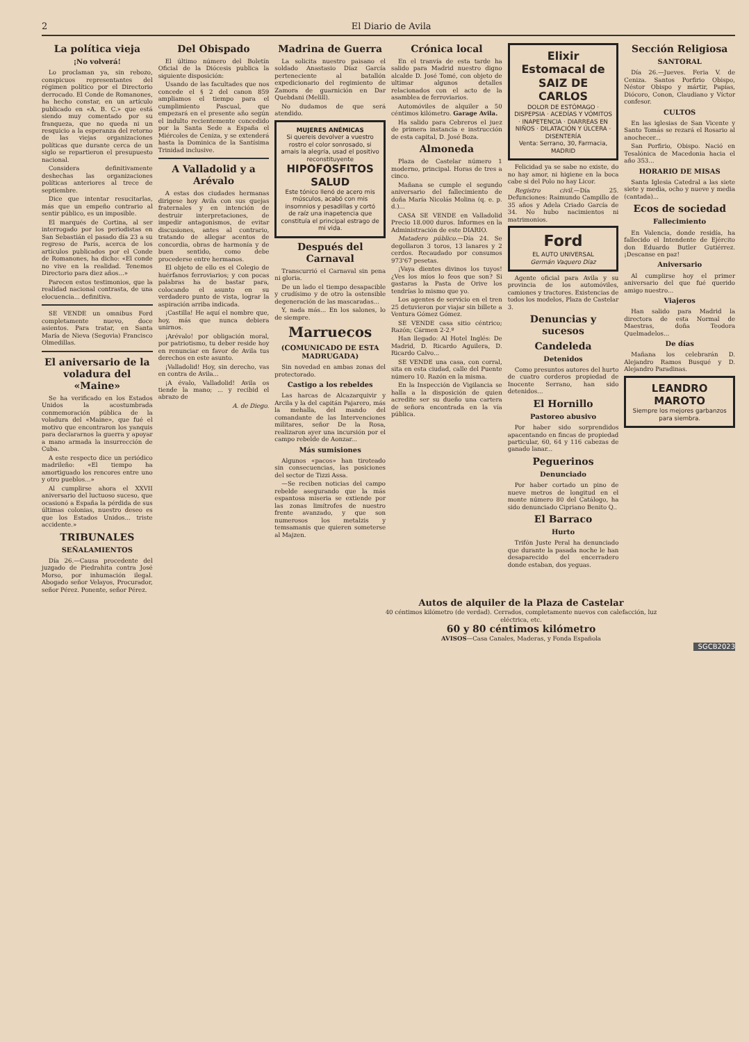2 El Diario de Avila
La política vieja
¡No volverá!
Lo proclaman ya, sin rebozo, conspicuos representantes del régimen político por el Directorio derrocado. El Conde de Romanones, ha hecho constar, en un artículo publicado en «A. B. C.» que está siendo muy comentado por su franqueza, que no queda ni un resquicio a la esperanza del retorno de las viejas organizaciones políticas que durante cerca de un siglo se repartieron el presupuesto nacional.
Considera definitivamente deshechas las organizaciones políticas anteriores al trece de septiembre.
Dice que intentar resucitarlas, más que un empeño contrario al sentir público, es un imposible.
El marqués de Cortina, al ser interrogado por los periodistas en San Sebastián el pasado día 23 a su regreso de París, acerca de los artículos publicados por el Conde de Romanones, ha dicho: «El conde no vive en la realidad. Tenemos Directorio para diez años...»
Parecen estos testimonios, que la realidad nacional contrasta, de una elocuencia... definitiva.
SE VENDE un omnibus Ford completamente nuevo, doce asientos. Para tratar, en Santa María de Nieva (Segovia) Francisco Olmedillas.
El aniversario de la voladura del «Maine»
Se ha verificado en los Estados Unidos la acostumbrada conmemoración pública de la voladura del «Maine», que fué el motivo que encontraron los yanquis para declararnos la guerra y apoyar a mano armada la insurrección de Cuba.
A este respecto dice un periódico madrileño: «El tiempo ha amortiguado los rencores entre uno y otro pueblos...»
Al cumplirse ahora el XXVII aniversario del luctuoso suceso, que ocasionó a España la pérdida de sus últimas colonias, nuestro deseo es que los Estados Unidos... triste accidente.»
TRIBUNALES
SEÑALAMIENTOS
Día 26.—Causa procedente del juzgado de Piedrahita contra José Morso, por inhumación ilegal. Abogado señor Velayos, Procurador, señor Pérez. Ponente, señor Pérez.
Del Obispado
El último número del Boletín Oficial de la Diócesis publica la siguiente disposición:
Usando de las facultades que nos concede el § 2 del canon 859 ampliamos el tiempo para el cumplimiento Pascual, que empezará en el presente año según el indulto recientemente concedido por la Santa Sede a España el Miércoles de Ceniza, y se extenderá hasta la Dominica de la Santísima Trinidad inclusive.
A Valladolid y a Arévalo
A estas dos ciudades hermanas dirigese hoy Avila con sus quejas fraternales y en intención de destruir interpretaciones, de impedir antagonismos, de evitar discusiones, antes al contrario, tratando de allegar acentos de concordia, obras de harmonía y de buen sentido, como debe procederse entre hermanos.
El objeto de ello es el Colegio de huérfanos ferroviarios; y con pocas palabras ha de bastar para, colocando el asunto en su verdadero punto de vista, lograr la aspiración arriba indicada.
¡Castilla! He aquí el nombre que, hoy, más que nunca debiera unirnos.
¡Arévalo! por obligación moral, por patriotismo, tu deber reside hoy en renunciar en favor de Avila tus derechos en este asunto.
¡Valladolid! Hoy, sin derecho, vas en contra de Avila...
¡A évalo, Valladolid! Avila os tiende la mano; ... y recibid el abrazo de
A. de Diego.
Madrina de Guerra
La solicita nuestro paisano el soldado Anastasio Díaz García perteneciente al batallón expedicionario del regimiento de Zamora de guarnición en Dar Quebdani (Melill).
No dudamos de que será atendido.
MUJERES ANÉMICAS
Si quereis devolver a vuestro rostro el color sonrosado, si amais la alegría, usad el positivo reconstituyente
HIPOFOSFITOS SALUD
Este tónico llenó de acero mis músculos, acabó con mis insomnios y pesadillas y cortó de raíz una inapetencia que constituía el principal estrago de mi vida.
Después del Carnaval
Transcurrió el Carnaval sin pena ni gloria.
De un lado el tiempo desapacible y crudísimo y de otro la ostensible degeneración de las mascaradas...
Y, nada más... En los salones, lo de siempre.
Marruecos
(COMUNICADO DE ESTA MADRUGADA)
Sin novedad en ambas zonas del protectorado.
Castigo a los rebeldes
Las harcas de Alcazarquivir y Arcila y la del capitán Pajarero, más la mehalla, del mando del comandante de las Intervenciones militares, señor De la Rosa, realizaron ayer una incursión por el campo rebelde de Aonzar...
Más sumisiones
Algunos «pacos» han tiroteado sin consecuencias, las posiciones del sector de Tizzi Assa.
—Se reciben noticias del campo rebelde asegurando que la más espantosa miseria se extiende por las zonas limítrofes de nuestro frente avanzado, y que son numerosos los metalzis y temsamanis que quieren someterse al Majzen.
Crónica local
En el tranvía de esta tarde ha salido para Madrid nuestro digno alcalde D. José Tomé, con objeto de ultimar algunos detalles relacionados con el acto de la asamblea de ferroviarios.
Automóviles de alquiler a 50 céntimos kilómetro. Garage Avila.
Ha salido para Cebreros el juez de primera instancia e instrucción de esta capital, D. José Boza.
Almoneda
Plaza de Castelar número 1 moderno, principal. Horas de tres a cinco.
Mañana se cumple el segundo aniversario del fallecimiento de doña María Nicolás Molina (q. e. p. d.)...
CASA SE VENDE en Valladolid Precio 18.000 duros. Informes en la Administración de este DIARIO.
Matadero público.—Día 24. Se degollaron 3 toros, 13 lanares y 2 cerdos. Recaudado por consumos 973'67 pesetas.
¡Vaya dientes divinos los tuyos! ¿Ves los míos lo feos que son? Si gastaras la Pasta de Orive los tendrías lo mismo que yo.
Los agentes de servicio en el tren 25 detuvieron por viajar sin billete a Ventura Gómez Gómez.
SE VENDE casa sitio céntrico; Razón; Cármen 2-2.º
Han llegado: Al Hotel Inglés: De Madrid, D. Ricardo Aguilera, D. Ricardo Calvo...
SE VENDE una casa, con corral, sita en esta ciudad, calle del Puente número 10. Razón en la misma.
En la Inspección de Vigilancia se halla a la disposición de quien acredite ser su dueño una cartera de señora encontrada en la vía pública.
Elixir Estomacal de SAIZ DE CARLOS
DOLOR DE ESTÓMAGO · DISPEPSIA · ACEDÍAS Y VÓMITOS · INAPETENCIA · DIARREAS EN NIÑOS · DILATACIÓN Y ÚLCERA · DISENTERÍA
Venta: Serrano, 30, Farmacia, MADRID
Felicidad ya se sabe no existe, do no hay amor, ni higiene en la boca cabe si del Polo no hay Licor.
Registro civil.—Día 25. Defunciones: Raimundo Campillo de 35 años y Adela Criado García de 34. No hubo nacimientos ni matrimonios.
Ford
EL AUTO UNIVERSAL
Germán Vaquero Díaz
Agente oficial para Avila y su provincia de los automóviles, camiones y tractores. Existencias de todos los modelos, Plaza de Castelar 3.
Denuncias y sucesos
Candeleda
Detenidos
Como presuntos autores del hurto de cuatro corderos propiedad de Inocente Serrano, han sido detenidos...
El Hornillo
Pastoreo abusivo
Por haber sido sorprendidos apacentando en fincas de propiedad particular, 60, 64 y 116 cabezas de ganado lanar...
Peguerinos
Denunciado
Por haber cortado un pino de nueve metros de longitud en el monte número 80 del Catálogo, ha sido denunciado Cipriano Benito Q..
El Barraco
Hurto
Trifón Juste Peral ha denunciado que durante la pasada noche le han desaparecido del encerradero donde estaban, dos yeguas.
Sección Religiosa
SANTORAL
Día 26.—Jueves. Feria V. de Ceniza. Santos Porfirio Obispo, Néstor Obispo y mártir, Papías, Diócoro, Conon, Claudiano y Víctor confesor.
CULTOS
En las iglesias de San Vicente y Santo Tomás se rezará el Rosario al anochecer...
San Porfirio, Obispo. Nació en Tesalónica de Macedonia hacia el año 353...
HORARIO DE MISAS
Santa Iglesia Catedral a las siete siete y media, ocho y nueve y media (cantada)...
Ecos de sociedad
Fallecimiento
En Valencia, donde residía, ha fallecido el Intendente de Ejército don Eduardo Butler Gutiérrez. ¡Descanse en paz!
Aniversario
Al cumplirse hoy el primer aniversario del que fué querido amigo nuestro...
Viajeros
Han salido para Madrid la directora de esta Normal de Maestras, doña Teodora Quelmadelos...
De días
Mañana los celebrarán D. Alejandro Ramos Busqué y D. Alejandro Paradinas.
LEANDRO MAROTO
Siempre los mejores garbanzos para siembra.
Autos de alquiler de la Plaza de Castelar
40 céntimos kilómetro (de verdad). Cerrados, completamente nuevos con calefacción, luz eléctrica, etc.
60 y 80 céntimos kilómetro
AVISOS—Casa Canales, Maderas, y Fonda Española
SGCB2023